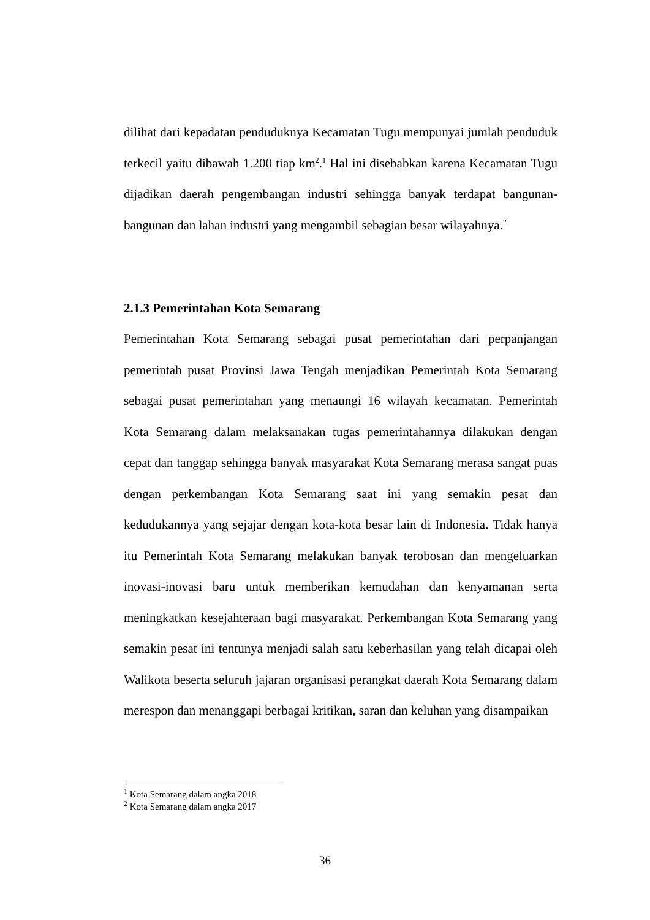dilihat dari kepadatan penduduknya Kecamatan Tugu mempunyai jumlah penduduk terkecil yaitu dibawah 1.200 tiap km<sup>2</sup>.<sup>1</sup> Hal ini disebabkan karena Kecamatan Tugu dijadikan daerah pengembangan industri sehingga banyak terdapat bangunan-bangunan dan lahan industri yang mengambil sebagian besar wilayahnya.<sup>2</sup>
2.1.3 Pemerintahan Kota Semarang
Pemerintahan Kota Semarang sebagai pusat pemerintahan dari perpanjangan pemerintah pusat Provinsi Jawa Tengah menjadikan Pemerintah Kota Semarang sebagai pusat pemerintahan yang menaungi 16 wilayah kecamatan. Pemerintah Kota Semarang dalam melaksanakan tugas pemerintahannya dilakukan dengan cepat dan tanggap sehingga banyak masyarakat Kota Semarang merasa sangat puas dengan perkembangan Kota Semarang saat ini yang semakin pesat dan kedudukannya yang sejajar dengan kota-kota besar lain di Indonesia. Tidak hanya itu Pemerintah Kota Semarang melakukan banyak terobosan dan mengeluarkan inovasi-inovasi baru untuk memberikan kemudahan dan kenyamanan serta meningkatkan kesejahteraan bagi masyarakat. Perkembangan Kota Semarang yang semakin pesat ini tentunya menjadi salah satu keberhasilan yang telah dicapai oleh Walikota beserta seluruh jajaran organisasi perangkat daerah Kota Semarang dalam merespon dan menanggapi berbagai kritikan, saran dan keluhan yang disampaikan
<sup>1</sup> Kota Semarang dalam angka 2018
<sup>2</sup> Kota Semarang dalam angka 2017
36